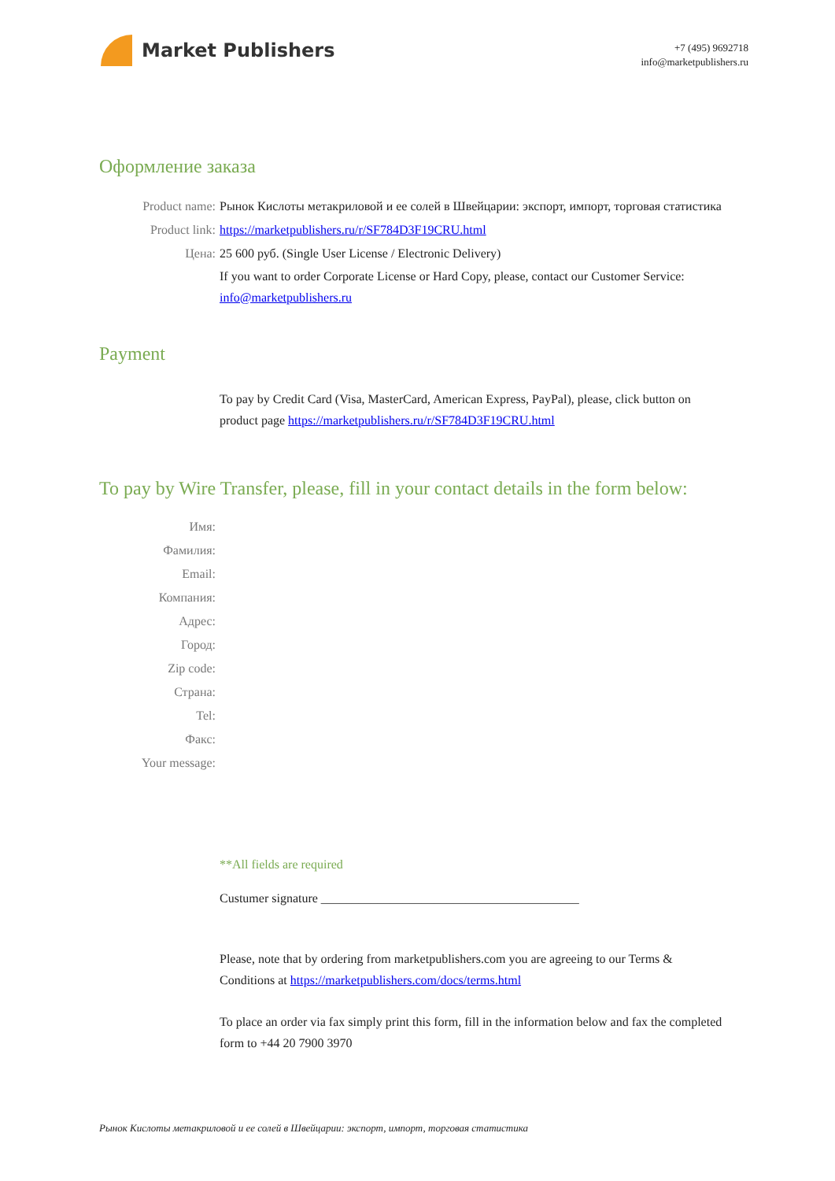Market Publishers
+7 (495) 9692718
info@marketpublishers.ru
Оформление заказа
Product name: Рынок Кислоты метакриловой и ее солей в Швейцарии: экспорт, импорт, торговая статистика
Product link: https://marketpublishers.ru/r/SF784D3F19CRU.html
Цена: 25 600 руб. (Single User License / Electronic Delivery)
If you want to order Corporate License or Hard Copy, please, contact our Customer Service:
info@marketpublishers.ru
Payment
To pay by Credit Card (Visa, MasterCard, American Express, PayPal), please, click button on product page https://marketpublishers.ru/r/SF784D3F19CRU.html
To pay by Wire Transfer, please, fill in your contact details in the form below:
Имя:
Фамилия:
Email:
Компания:
Адрес:
Город:
Zip code:
Страна:
Tel:
Факс:
Your message:
**All fields are required
Custumer signature _________________________________________
Please, note that by ordering from marketpublishers.com you are agreeing to our Terms & Conditions at https://marketpublishers.com/docs/terms.html
To place an order via fax simply print this form, fill in the information below and fax the completed form to +44 20 7900 3970
Рынок Кислоты метакриловой и ее солей в Швейцарии: экспорт, импорт, торговая статистика